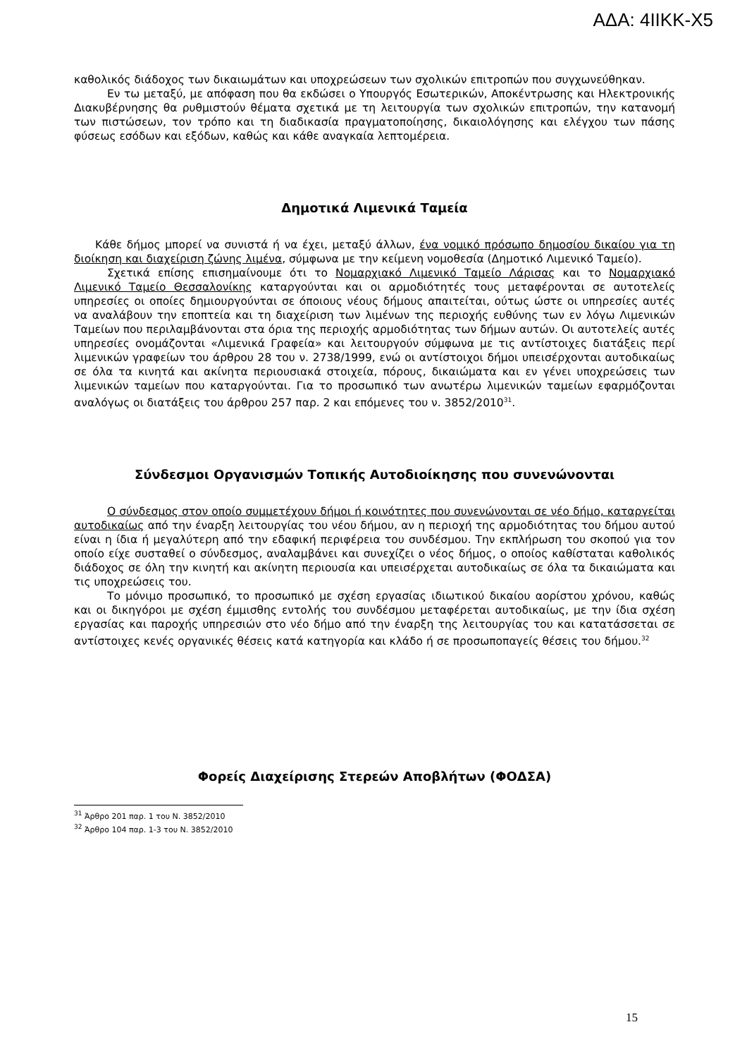ΑΔΑ: 4ΙΙΚΚ-Χ5
καθολικός διάδοχος των δικαιωμάτων και υποχρεώσεων των σχολικών επιτροπών που συγχωνεύθηκαν.
Εν τω μεταξύ, με απόφαση που θα εκδώσει ο Υπουργός Εσωτερικών, Αποκέντρωσης και Ηλεκτρονικής Διακυβέρνησης θα ρυθμιστούν θέματα σχετικά με τη λειτουργία των σχολικών επιτροπών, την κατανομή των πιστώσεων, τον τρόπο και τη διαδικασία πραγματοποίησης, δικαιολόγησης και ελέγχου των πάσης φύσεως εσόδων και εξόδων, καθώς και κάθε αναγκαία λεπτομέρεια.
Δημοτικά Λιμενικά Ταμεία
Κάθε δήμος μπορεί να συνιστά ή να έχει, μεταξύ άλλων, ένα νομικό πρόσωπο δημοσίου δικαίου για τη διοίκηση και διαχείριση ζώνης λιμένα, σύμφωνα με την κείμενη νομοθεσία (Δημοτικό Λιμενικό Ταμείο).
Σχετικά επίσης επισημαίνουμε ότι το Νομαρχιακό Λιμενικό Ταμείο Λάρισας και το Νομαρχιακό Λιμενικό Ταμείο Θεσσαλονίκης καταργούνται και οι αρμοδιότητές τους μεταφέρονται σε αυτοτελείς υπηρεσίες οι οποίες δημιουργούνται σε όποιους νέους δήμους απαιτείται, ούτως ώστε οι υπηρεσίες αυτές να αναλάβουν την εποπτεία και τη διαχείριση των λιμένων της περιοχής ευθύνης των εν λόγω Λιμενικών Ταμείων που περιλαμβάνονται στα όρια της περιοχής αρμοδιότητας των δήμων αυτών. Οι αυτοτελείς αυτές υπηρεσίες ονομάζονται «Λιμενικά Γραφεία» και λειτουργούν σύμφωνα με τις αντίστοιχες διατάξεις περί λιμενικών γραφείων του άρθρου 28 του ν. 2738/1999, ενώ οι αντίστοιχοι δήμοι υπεισέρχονται αυτοδικαίως σε όλα τα κινητά και ακίνητα περιουσιακά στοιχεία, πόρους, δικαιώματα και εν γένει υποχρεώσεις των λιμενικών ταμείων που καταργούνται. Για το προσωπικό των ανωτέρω λιμενικών ταμείων εφαρμόζονται αναλόγως οι διατάξεις του άρθρου 257 παρ. 2 και επόμενες του ν. 3852/2010<sup>31</sup>.
Σύνδεσμοι Οργανισμών Τοπικής Αυτοδιοίκησης που συνενώνονται
Ο σύνδεσμος στον οποίο συμμετέχουν δήμοι ή κοινότητες που συνενώνονται σε νέο δήμο, καταργείται αυτοδικαίως από την έναρξη λειτουργίας του νέου δήμου, αν η περιοχή της αρμοδιότητας του δήμου αυτού είναι η ίδια ή μεγαλύτερη από την εδαφική περιφέρεια του συνδέσμου. Την εκπλήρωση του σκοπού για τον οποίο είχε συσταθεί ο σύνδεσμος, αναλαμβάνει και συνεχίζει ο νέος δήμος, ο οποίος καθίσταται καθολικός διάδοχος σε όλη την κινητή και ακίνητη περιουσία και υπεισέρχεται αυτοδικαίως σε όλα τα δικαιώματα και τις υποχρεώσεις του.
Το μόνιμο προσωπικό, το προσωπικό με σχέση εργασίας ιδιωτικού δικαίου αορίστου χρόνου, καθώς και οι δικηγόροι με σχέση έμμισθης εντολής του συνδέσμου μεταφέρεται αυτοδικαίως, με την ίδια σχέση εργασίας και παροχής υπηρεσιών στο νέο δήμο από την έναρξη της λειτουργίας του και κατατάσσεται σε αντίστοιχες κενές οργανικές θέσεις κατά κατηγορία και κλάδο ή σε προσωποπαγείς θέσεις του δήμου.<sup>32</sup>
Φορείς Διαχείρισης Στερεών Αποβλήτων (ΦΟΔΣΑ)
<sup>31</sup> Άρθρο 201 παρ. 1 του Ν. 3852/2010
<sup>32</sup> Άρθρο 104 παρ. 1-3 του Ν. 3852/2010
15